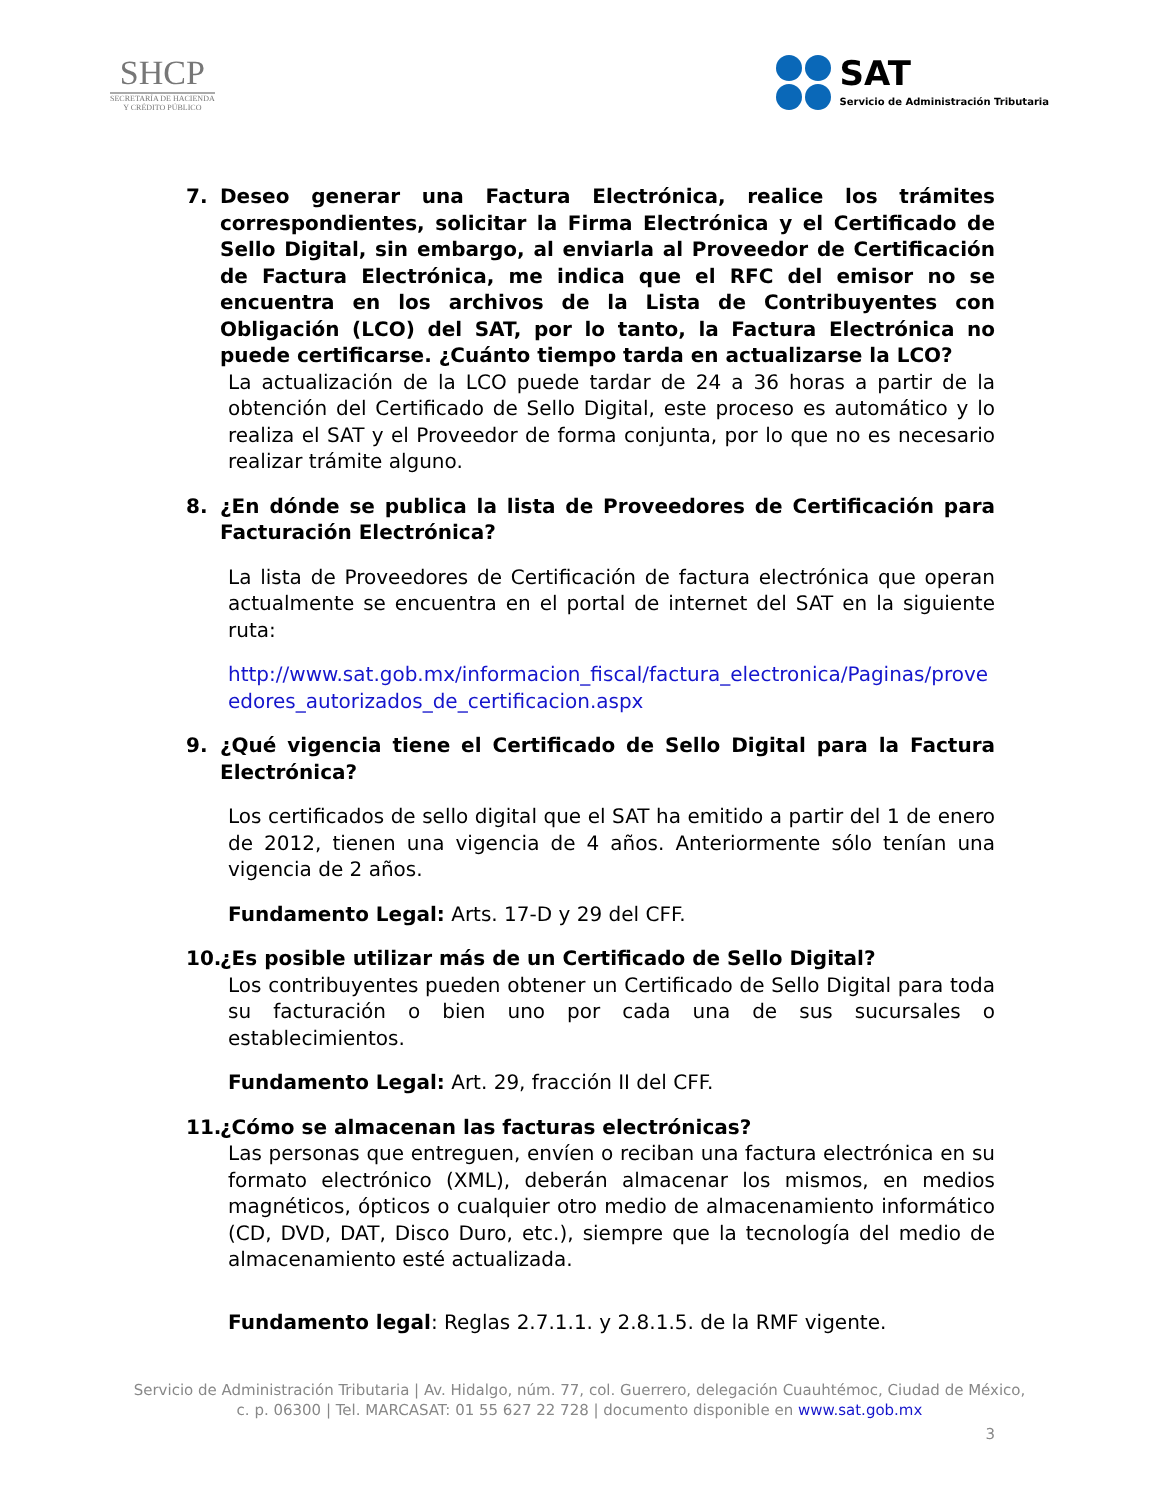SHCP
SECRETARÍA DE HACIENDA
Y CRÉDITO PÚBLICO
SAT
Servicio de Administración Tributaria
7. Deseo generar una Factura Electrónica, realice los trámites correspondientes, solicitar la Firma Electrónica y el Certificado de Sello Digital, sin embargo, al enviarla al Proveedor de Certificación de Factura Electrónica, me indica que el RFC del emisor no se encuentra en los archivos de la Lista de Contribuyentes con Obligación (LCO) del SAT, por lo tanto, la Factura Electrónica no puede certificarse. ¿Cuánto tiempo tarda en actualizarse la LCO?
La actualización de la LCO puede tardar de 24 a 36 horas a partir de la obtención del Certificado de Sello Digital, este proceso es automático y lo realiza el SAT y el Proveedor de forma conjunta, por lo que no es necesario realizar trámite alguno.
8. ¿En dónde se publica la lista de Proveedores de Certificación para Facturación Electrónica?
La lista de Proveedores de Certificación de factura electrónica que operan actualmente se encuentra en el portal de internet del SAT en la siguiente ruta:
http://www.sat.gob.mx/informacion_fiscal/factura_electronica/Paginas/proveedores_autorizados_de_certificacion.aspx
9. ¿Qué vigencia tiene el Certificado de Sello Digital para la Factura Electrónica?
Los certificados de sello digital que el SAT ha emitido a partir del 1 de enero de 2012, tienen una vigencia de 4 años. Anteriormente sólo tenían una vigencia de 2 años.
Fundamento Legal: Arts. 17-D y 29 del CFF.
10. ¿Es posible utilizar más de un Certificado de Sello Digital?
Los contribuyentes pueden obtener un Certificado de Sello Digital para toda su facturación o bien uno por cada una de sus sucursales o establecimientos.
Fundamento Legal: Art. 29, fracción II del CFF.
11. ¿Cómo se almacenan las facturas electrónicas?
Las personas que entreguen, envíen o reciban una factura electrónica en su formato electrónico (XML), deberán almacenar los mismos, en medios magnéticos, ópticos o cualquier otro medio de almacenamiento informático (CD, DVD, DAT, Disco Duro, etc.), siempre que la tecnología del medio de almacenamiento esté actualizada.
Fundamento legal: Reglas 2.7.1.1. y 2.8.1.5. de la RMF vigente.
Servicio de Administración Tributaria | Av. Hidalgo, núm. 77, col. Guerrero, delegación Cuauhtémoc, Ciudad de México,
c. p. 06300 | Tel. MARCASAT: 01 55 627 22 728 | documento disponible en www.sat.gob.mx
3